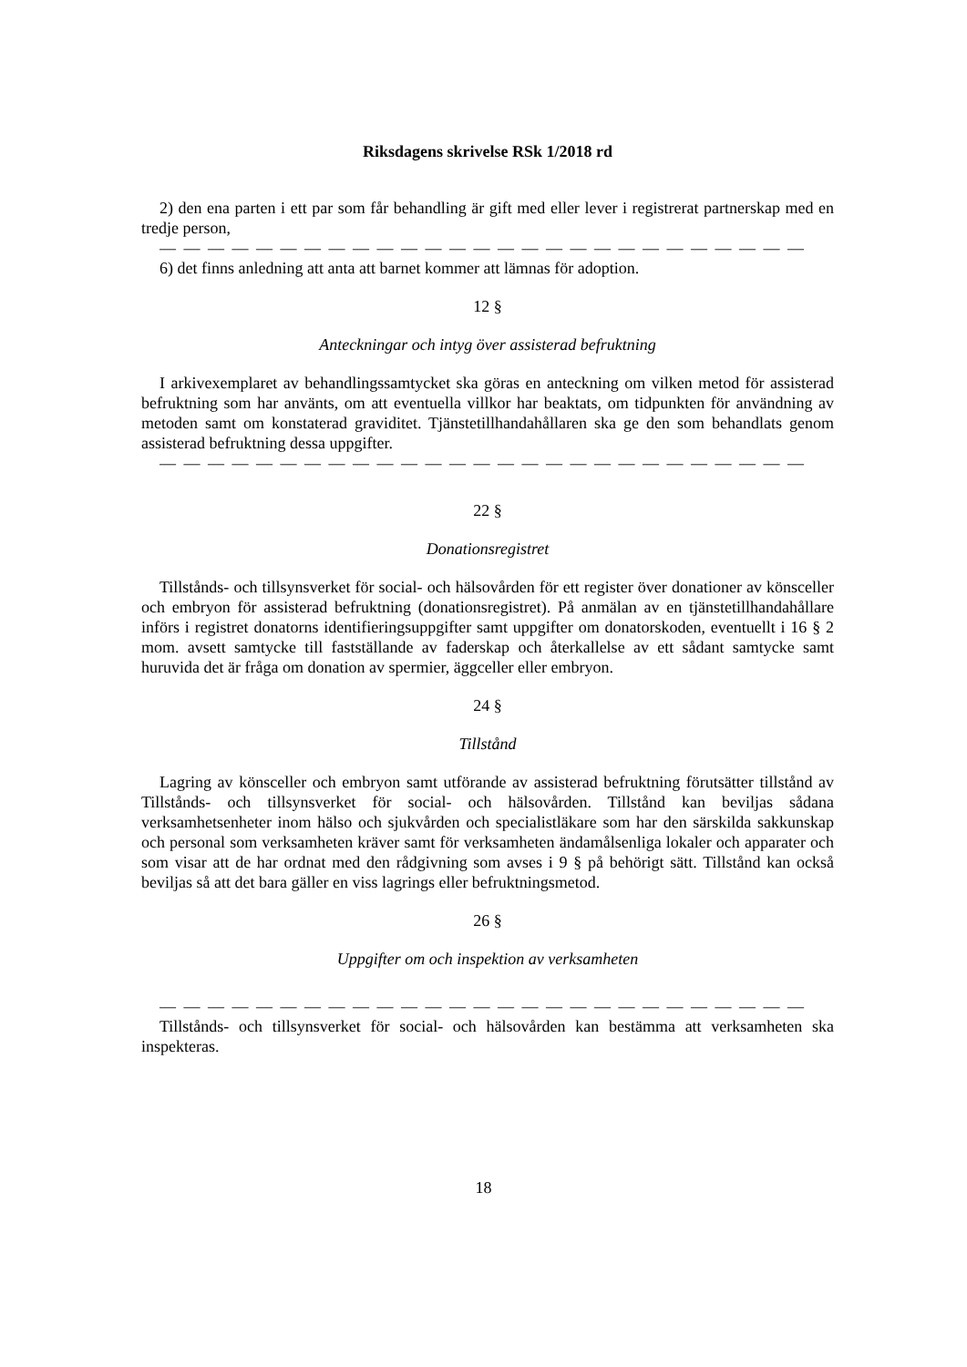Riksdagens skrivelse RSk 1/2018 rd
2) den ena parten i ett par som får behandling är gift med eller lever i registrerat partnerskap med en tredje person,
— — — — — — — — — — — — — — — — — — — — — — — — — — —
6) det finns anledning att anta att barnet kommer att lämnas för adoption.
12 §
Anteckningar och intyg över assisterad befruktning
I arkivexemplaret av behandlingssamtycket ska göras en anteckning om vilken metod för assisterad befruktning som har använts, om att eventuella villkor har beaktats, om tidpunkten för användning av metoden samt om konstaterad graviditet. Tjänstetillhandahållaren ska ge den som behandlats genom assisterad befruktning dessa uppgifter.
— — — — — — — — — — — — — — — — — — — — — — — — — — —
22 §
Donationsregistret
Tillstånds- och tillsynsverket för social- och hälsovården för ett register över donationer av könsceller och embryon för assisterad befruktning (donationsregistret). På anmälan av en tjänstetillhandahållare införs i registret donatorns identifieringsuppgifter samt uppgifter om donatorskoden, eventuellt i 16 § 2 mom. avsett samtycke till fastställande av faderskap och återkallelse av ett sådant samtycke samt huruvida det är fråga om donation av spermier, äggceller eller embryon.
24 §
Tillstånd
Lagring av könsceller och embryon samt utförande av assisterad befruktning förutsätter tillstånd av Tillstånds- och tillsynsverket för social- och hälsovården. Tillstånd kan beviljas sådana verksamhetsenheter inom hälso och sjukvården och specialistläkare som har den särskilda sakkunskap och personal som verksamheten kräver samt för verksamheten ändamålsenliga lokaler och apparater och som visar att de har ordnat med den rådgivning som avses i 9 § på behörigt sätt. Tillstånd kan också beviljas så att det bara gäller en viss lagrings eller befruktningsmetod.
26 §
Uppgifter om och inspektion av verksamheten
— — — — — — — — — — — — — — — — — — — — — — — — — — —
Tillstånds- och tillsynsverket för social- och hälsovården kan bestämma att verksamheten ska inspekteras.
18